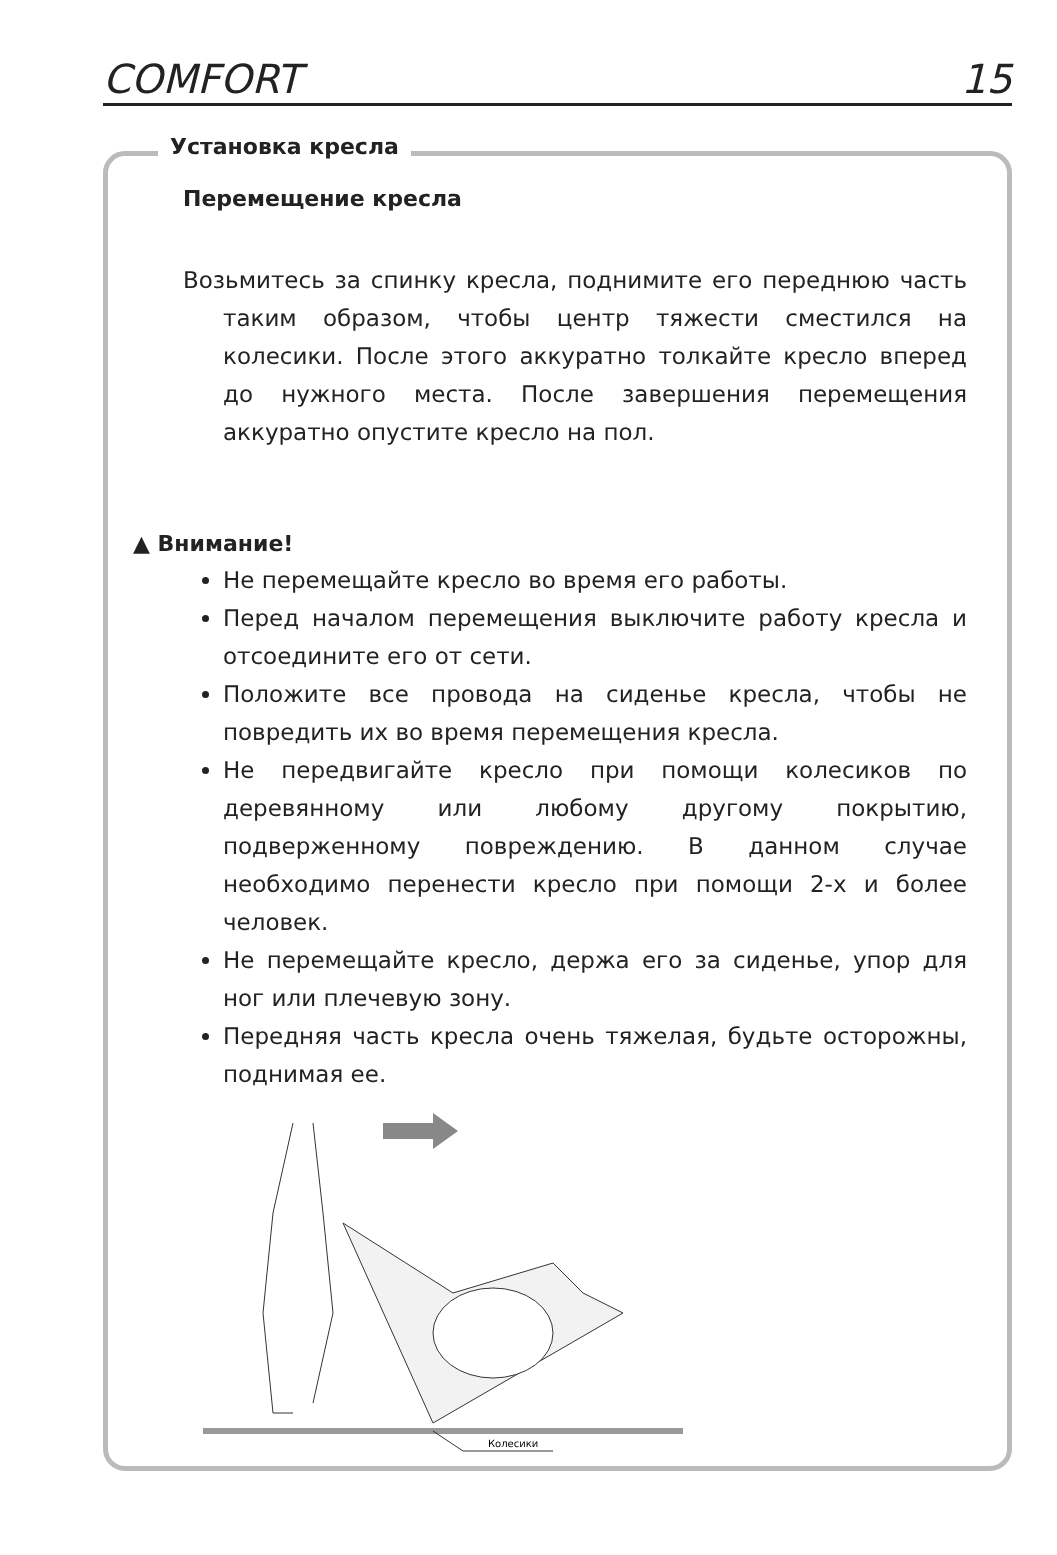COMFORT 15
Установка кресла
Перемещение кресла
Возьмитесь за спинку кресла, поднимите его переднюю часть таким образом, чтобы центр тяжести сместился на колесики. После этого аккуратно толкайте кресло вперед до нужного места. После завершения перемещения аккуратно опустите кресло на пол.
▲ Внимание!
Не перемещайте кресло во время его работы.
Перед началом перемещения выключите работу кресла и отсоедините его от сети.
Положите все провода на сиденье кресла, чтобы не повредить их во время перемещения кресла.
Не передвигайте кресло при помощи колесиков по деревянному или любому другому покрытию, подверженному повреждению. В данном случае необходимо перенести кресло при помощи 2-х и более человек.
Не перемещайте кресло, держа его за сиденье, упор для ног или плечевую зону.
Передняя часть кресла очень тяжелая, будьте осторожны, поднимая ее.
Колесики